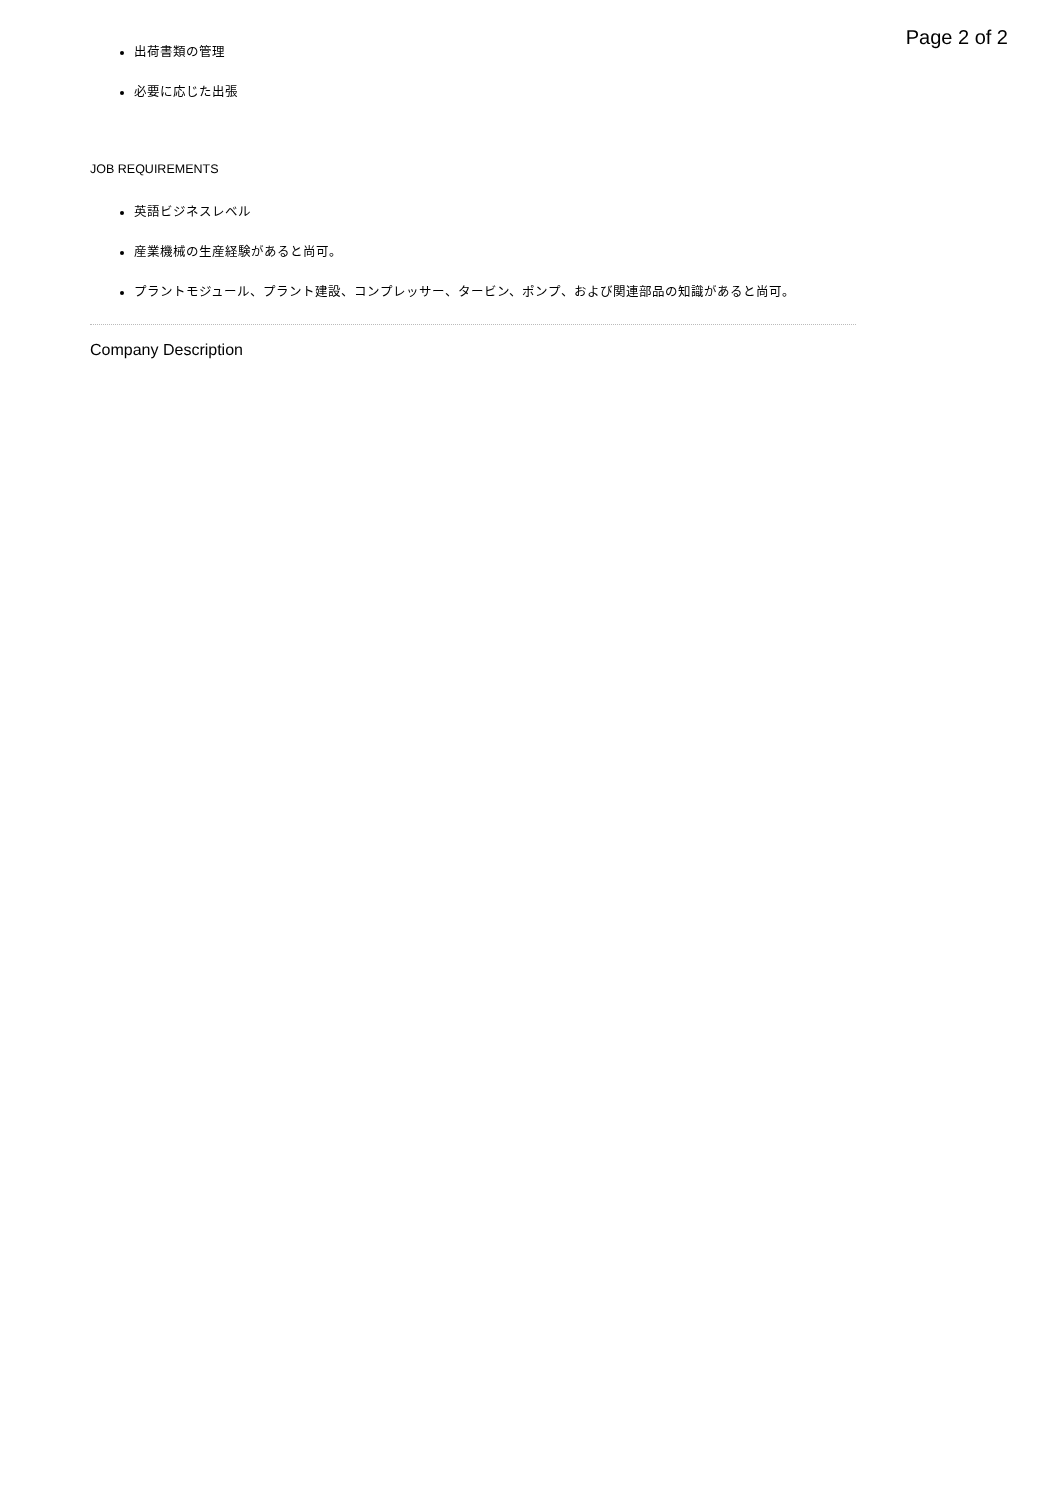Page 2 of 2
出荷書類の管理
必要に応じた出張
JOB REQUIREMENTS
英語ビジネスレベル
産業機械の生産経験があると尚可。
プラントモジュール、プラント建設、コンプレッサー、タービン、ポンプ、および関連部品の知識があると尚可。
Company Description